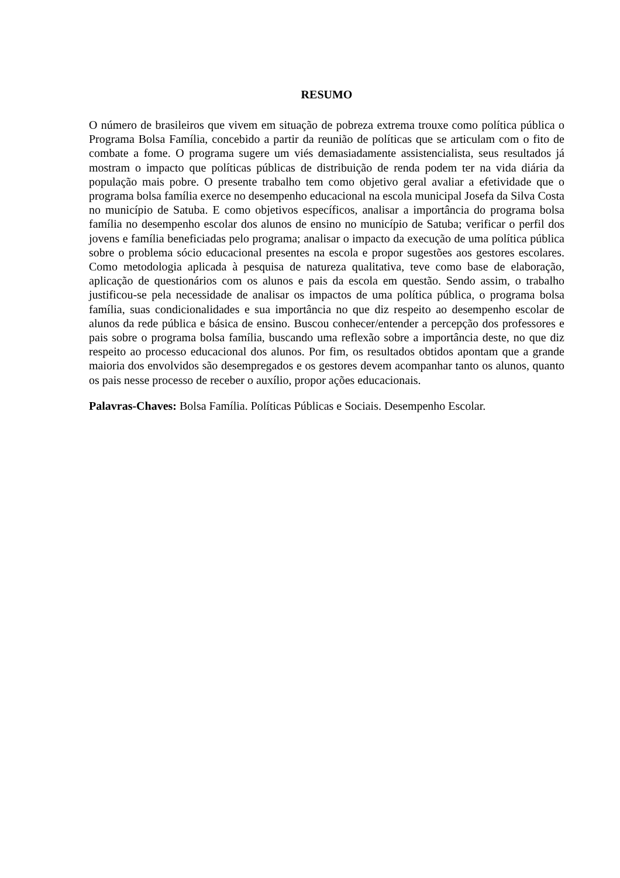RESUMO
O número de brasileiros que vivem em situação de pobreza extrema trouxe como política pública o Programa Bolsa Família, concebido a partir da reunião de políticas que se articulam com o fito de combate a fome. O programa sugere um viés demasiadamente assistencialista, seus resultados já mostram o impacto que políticas públicas de distribuição de renda podem ter na vida diária da população mais pobre. O presente trabalho tem como objetivo geral avaliar a efetividade que o programa bolsa família exerce no desempenho educacional na escola municipal Josefa da Silva Costa no município de Satuba. E como objetivos específicos, analisar a importância do programa bolsa família no desempenho escolar dos alunos de ensino no município de Satuba; verificar o perfil dos jovens e família beneficiadas pelo programa; analisar o impacto da execução de uma política pública sobre o problema sócio educacional presentes na escola e propor sugestões aos gestores escolares. Como metodologia aplicada à pesquisa de natureza qualitativa, teve como base de elaboração, aplicação de questionários com os alunos e pais da escola em questão. Sendo assim, o trabalho justificou-se pela necessidade de analisar os impactos de uma política pública, o programa bolsa família, suas condicionalidades e sua importância no que diz respeito ao desempenho escolar de alunos da rede pública e básica de ensino. Buscou conhecer/entender a percepção dos professores e pais sobre o programa bolsa família, buscando uma reflexão sobre a importância deste, no que diz respeito ao processo educacional dos alunos. Por fim, os resultados obtidos apontam que a grande maioria dos envolvidos são desempregados e os gestores devem acompanhar tanto os alunos, quanto os pais nesse processo de receber o auxílio, propor ações educacionais.
Palavras-Chaves: Bolsa Família. Políticas Públicas e Sociais. Desempenho Escolar.